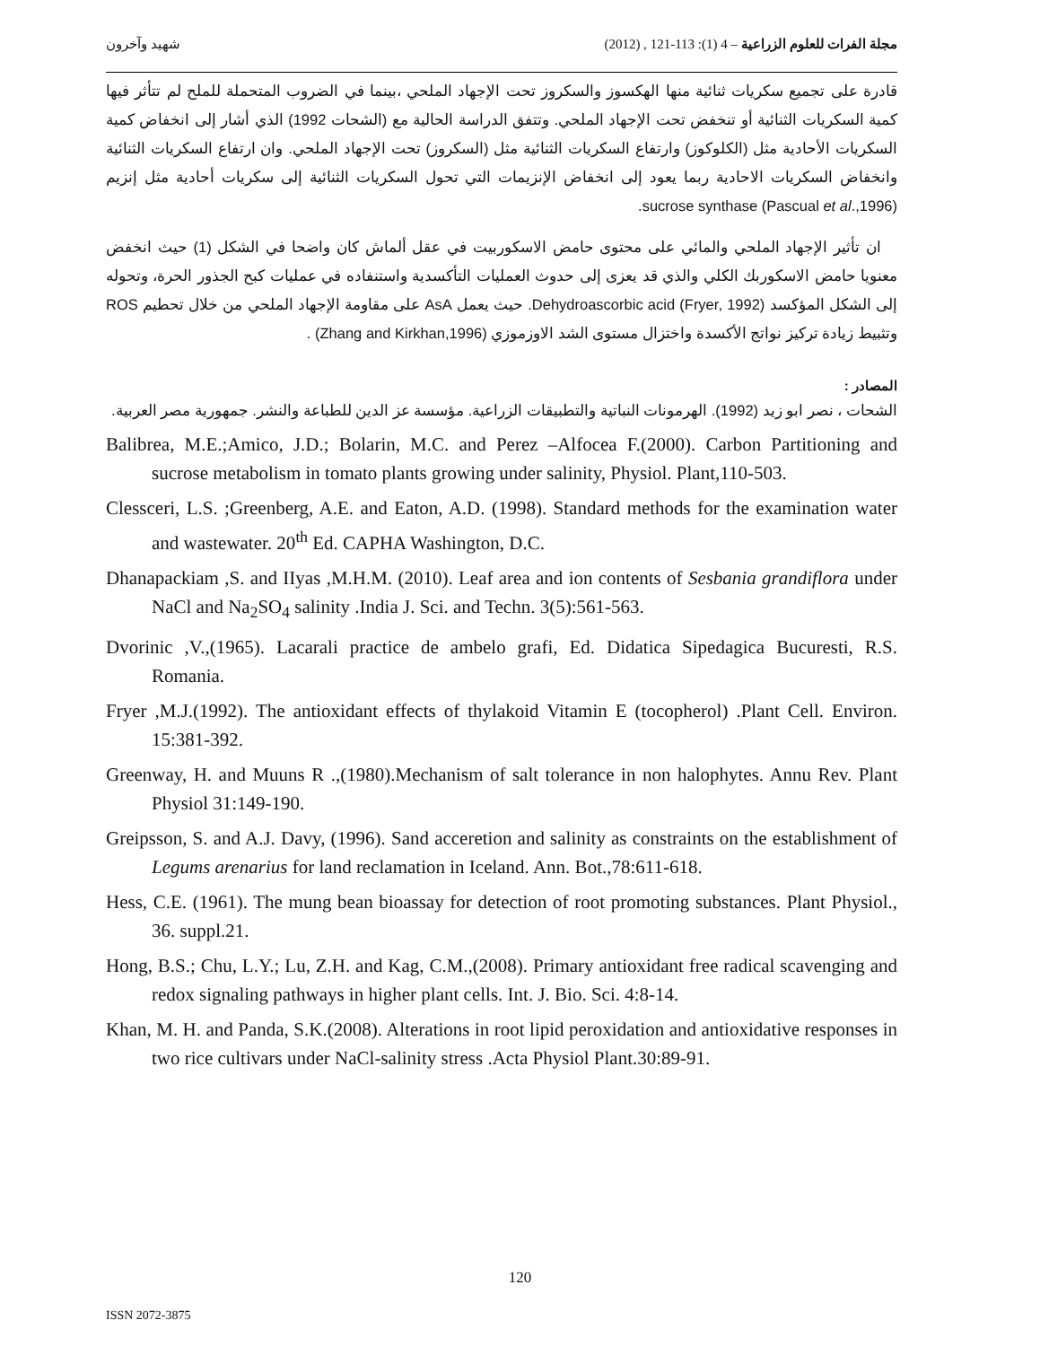شهيد وآخرون مجلة الفرات للعلوم الزراعية – 4 (1): 113-121 , (2012)
قادرة على تجميع سكريات ثنائية منها الهكسوز والسكروز تحت الإجهاد الملحي ،بينما في الضروب المتحملة للملح لم تتأثر فيها كمية السكريات الثنائية أو تنخفض تحت الإجهاد الملحي. وتتفق الدراسة الحالية مع (الشحات 1992) الذي أشار إلى انخفاض كمية السكريات الأحادية مثل (الكلوكوز) وارتفاع السكريات الثنائية مثل (السكروز) تحت الإجهاد الملحي. وان ارتفاع السكريات الثنائية وانخفاض السكريات الاحادية ربما يعود إلى انخفاض الإنزيمات التي تحول السكريات الثنائية إلى سكريات أحادية مثل إنزيم sucrose synthase (Pascual et al.,1996).
ان تأثير الإجهاد الملحي والمائي على محتوى حامض الاسكوربيت في عقل ألماش كان واضحا في الشكل (1) حيث انخفض معنويا حامض الاسكوربك الكلي والذي قد يعزى إلى حدوث العمليات التأكسدية واستنفاده في عمليات كبح الجذور الحرة، وتحوله إلى الشكل المؤكسد Dehydroascorbic acid (Fryer, 1992). حيث يعمل AsA على مقاومة الإجهاد الملحي من خلال تحطيم ROS وتثبيط زيادة تركيز نواتج الأكسدة واختزال مستوى الشد الاوزموزي (Zhang and Kirkhan,1996) .
المصادر :
الشحات ، نصر ابو زيد (1992). الهرمونات النباتية والتطبيقات الزراعية. مؤسسة عز الدين للطباعة والنشر. جمهورية مصر العربية.
Balibrea, M.E.;Amico, J.D.; Bolarin, M.C. and Perez –Alfocea F.(2000). Carbon Partitioning and sucrose metabolism in tomato plants growing under salinity, Physiol. Plant,110-503.
Clessceri, L.S. ;Greenberg, A.E. and Eaton, A.D. (1998). Standard methods for the examination water and wastewater. 20<sup>th</sup> Ed. CAPHA Washington, D.C.
Dhanapackiam ,S. and IIyas ,M.H.M. (2010). Leaf area and ion contents of Sesbania grandiflora under NaCl and Na<sub>2</sub>SO<sub>4</sub> salinity .India J. Sci. and Techn. 3(5):561-563.
Dvorinic ,V.,(1965). Lacarali practice de ambelo grafi, Ed. Didatica Sipedagica Bucuresti, R.S. Romania.
Fryer ,M.J.(1992). The antioxidant effects of thylakoid Vitamin E (tocopherol) .Plant Cell. Environ. 15:381-392.
Greenway, H. and Muuns R .,(1980).Mechanism of salt tolerance in non halophytes. Annu Rev. Plant Physiol 31:149-190.
Greipsson, S. and A.J. Davy, (1996). Sand acceretion and salinity as constraints on the establishment of Legums arenarius for land reclamation in Iceland. Ann. Bot.,78:611-618.
Hess, C.E. (1961). The mung bean bioassay for detection of root promoting substances. Plant Physiol., 36. suppl.21.
Hong, B.S.; Chu, L.Y.; Lu, Z.H. and Kag, C.M.,(2008). Primary antioxidant free radical scavenging and redox signaling pathways in higher plant cells. Int. J. Bio. Sci. 4:8-14.
Khan, M. H. and Panda, S.K.(2008). Alterations in root lipid peroxidation and antioxidative responses in two rice cultivars under NaCl-salinity stress .Acta Physiol Plant.30:89-91.
120
ISSN 2072-3875